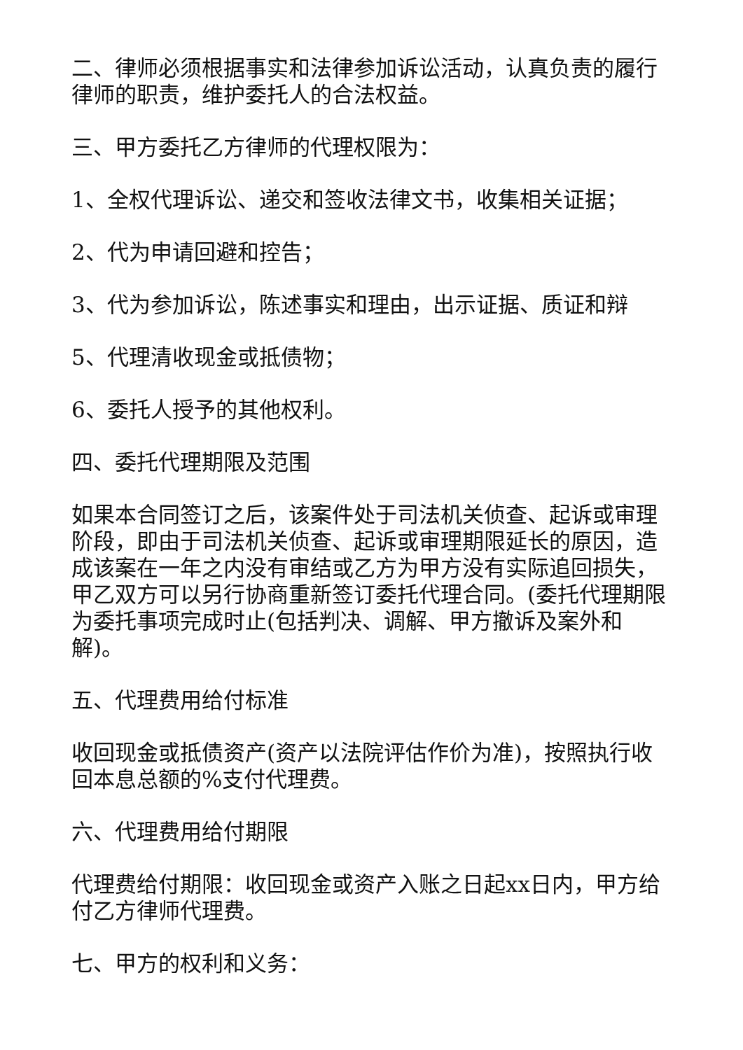二、律师必须根据事实和法律参加诉讼活动，认真负责的履行律师的职责，维护委托人的合法权益。
三、甲方委托乙方律师的代理权限为：
1、全权代理诉讼、递交和签收法律文书，收集相关证据；
2、代为申请回避和控告；
3、代为参加诉讼，陈述事实和理由，出示证据、质证和辩
5、代理清收现金或抵债物；
6、委托人授予的其他权利。
四、委托代理期限及范围
如果本合同签订之后，该案件处于司法机关侦查、起诉或审理阶段，即由于司法机关侦查、起诉或审理期限延长的原因，造成该案在一年之内没有审结或乙方为甲方没有实际追回损失，甲乙双方可以另行协商重新签订委托代理合同。(委托代理期限为委托事项完成时止(包括判决、调解、甲方撤诉及案外和解)。
五、代理费用给付标准
收回现金或抵债资产(资产以法院评估作价为准)，按照执行收回本息总额的%支付代理费。
六、代理费用给付期限
代理费给付期限：收回现金或资产入账之日起xx日内，甲方给付乙方律师代理费。
七、甲方的权利和义务：